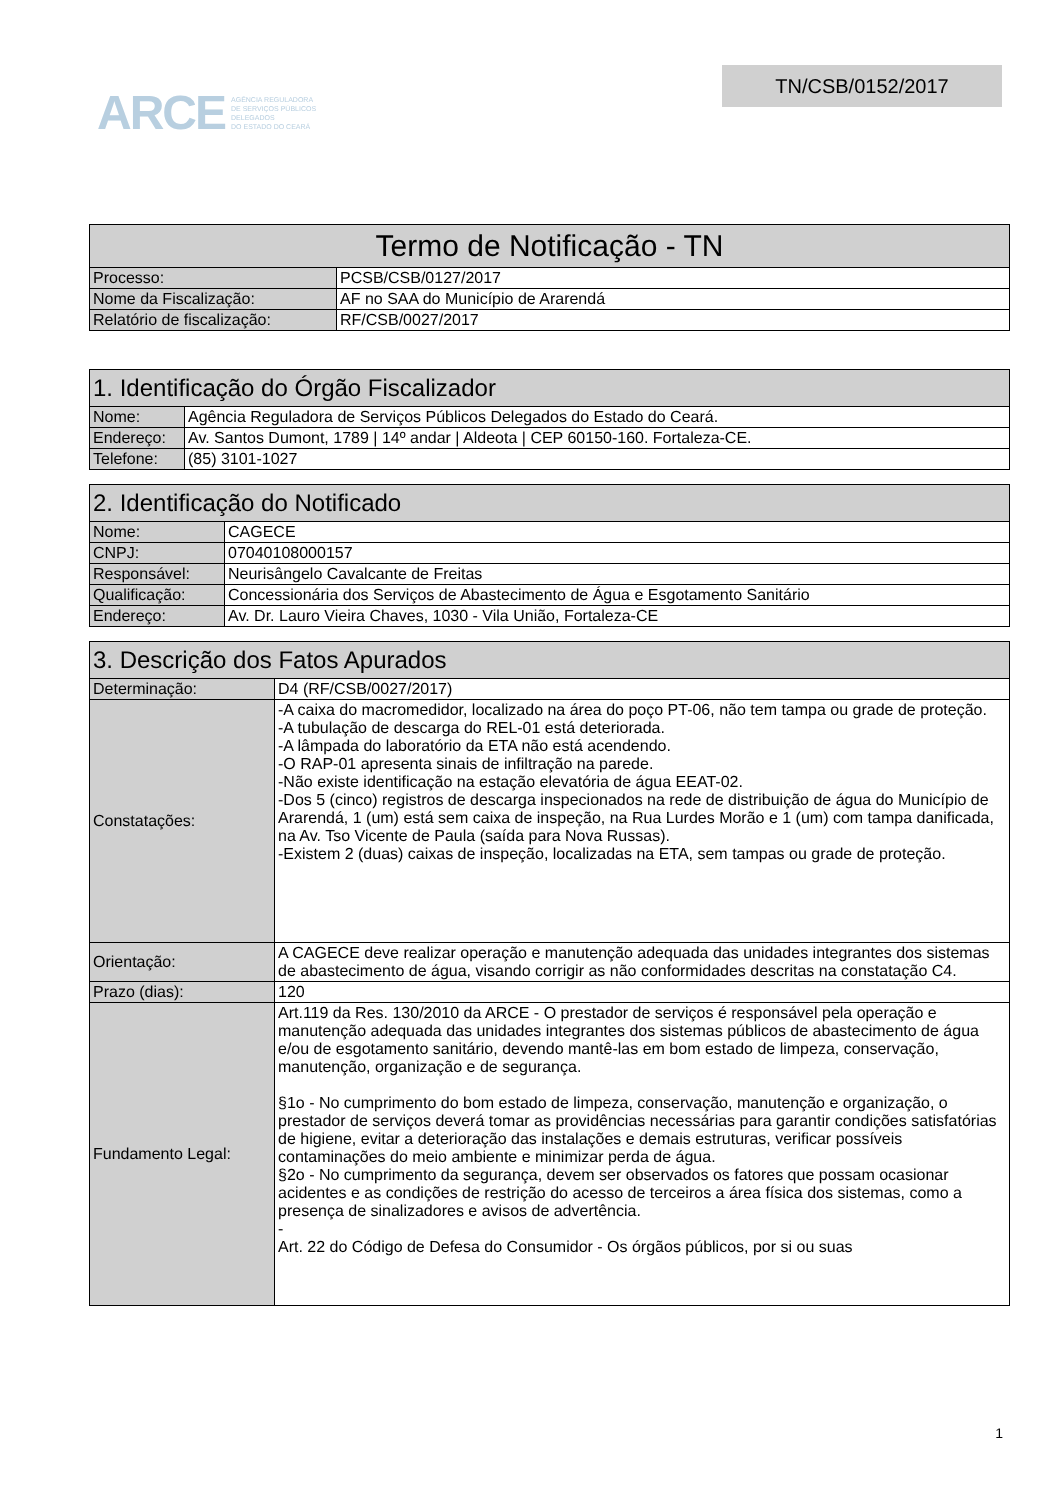ARCE AGÊNCIA REGULADORA
DE SERVIÇOS PÚBLICOS
DELEGADOS
DO ESTADO DO CEARÁ
TN/CSB/0152/2017
| Termo de Notificação - TN | |
| --- | --- |
| Processo: | PCSB/CSB/0127/2017 |
| Nome da Fiscalização: | AF no SAA do Município de Ararendá |
| Relatório de fiscalização: | RF/CSB/0027/2017 |
| 1. Identificação do Órgão Fiscalizador | |
| --- | --- |
| Nome: | Agência Reguladora de Serviços Públicos Delegados do Estado do Ceará. |
| Endereço: | Av. Santos Dumont, 1789 / 14º andar / Aldeota / CEP 60150-160. Fortaleza-CE. |
| Telefone: | (85) 3101-1027 |
| 2. Identificação do Notificado | |
| --- | --- |
| Nome: | CAGECE |
| CNPJ: | 07040108000157 |
| Responsável: | Neurisângelo Cavalcante de Freitas |
| Qualificação: | Concessionária dos Serviços de Abastecimento de Água e Esgotamento Sanitário |
| Endereço: | Av. Dr. Lauro Vieira Chaves, 1030 - Vila União, Fortaleza-CE |
| 3. Descrição dos Fatos Apurados | |
| --- | --- |
| Determinação: | D4 (RF/CSB/0027/2017) |
| Constatações: | -A caixa do macromedidor, localizado na área do poço PT-06, não tem tampa ou grade de proteção. -A tubulação de descarga do REL-01 está deteriorada. -A lâmpada do laboratório da ETA não está acendendo. -O RAP-01 apresenta sinais de infiltração na parede. -Não existe identificação na estação elevatória de água EEAT-02. -Dos 5 (cinco) registros de descarga inspecionados na rede de distribuição de água do Município de Ararendá, 1 (um) está sem caixa de inspeção, na Rua Lurdes Morão e 1 (um) com tampa danificada, na Av. Tso Vicente de Paula (saída para Nova Russas). -Existem 2 (duas) caixas de inspeção, localizadas na ETA, sem tampas ou grade de proteção. |
| Orientação: | A CAGECE deve realizar operação e manutenção adequada das unidades integrantes dos sistemas de abastecimento de água, visando corrigir as não conformidades descritas na constatação C4. |
| Prazo (dias): | 120 |
| Fundamento Legal: | Art.119 da Res. 130/2010 da ARCE - O prestador de serviços é responsável pela operação e manutenção adequada das unidades integrantes dos sistemas públicos de abastecimento de água e/ou de esgotamento sanitário, devendo mantê-las em bom estado de limpeza, conservação, manutenção, organização e de segurança. §1o - No cumprimento do bom estado de limpeza, conservação, manutenção e organização, o prestador de serviços deverá tomar as providências necessárias para garantir condições satisfatórias de higiene, evitar a deterioração das instalações e demais estruturas, verificar possíveis contaminações do meio ambiente e minimizar perda de água. §2o - No cumprimento da segurança, devem ser observados os fatores que possam ocasionar acidentes e as condições de restrição do acesso de terceiros a área física dos sistemas, como a presença de sinalizadores e avisos de advertência. - Art. 22 do Código de Defesa do Consumidor - Os órgãos públicos, por si ou suas |
1